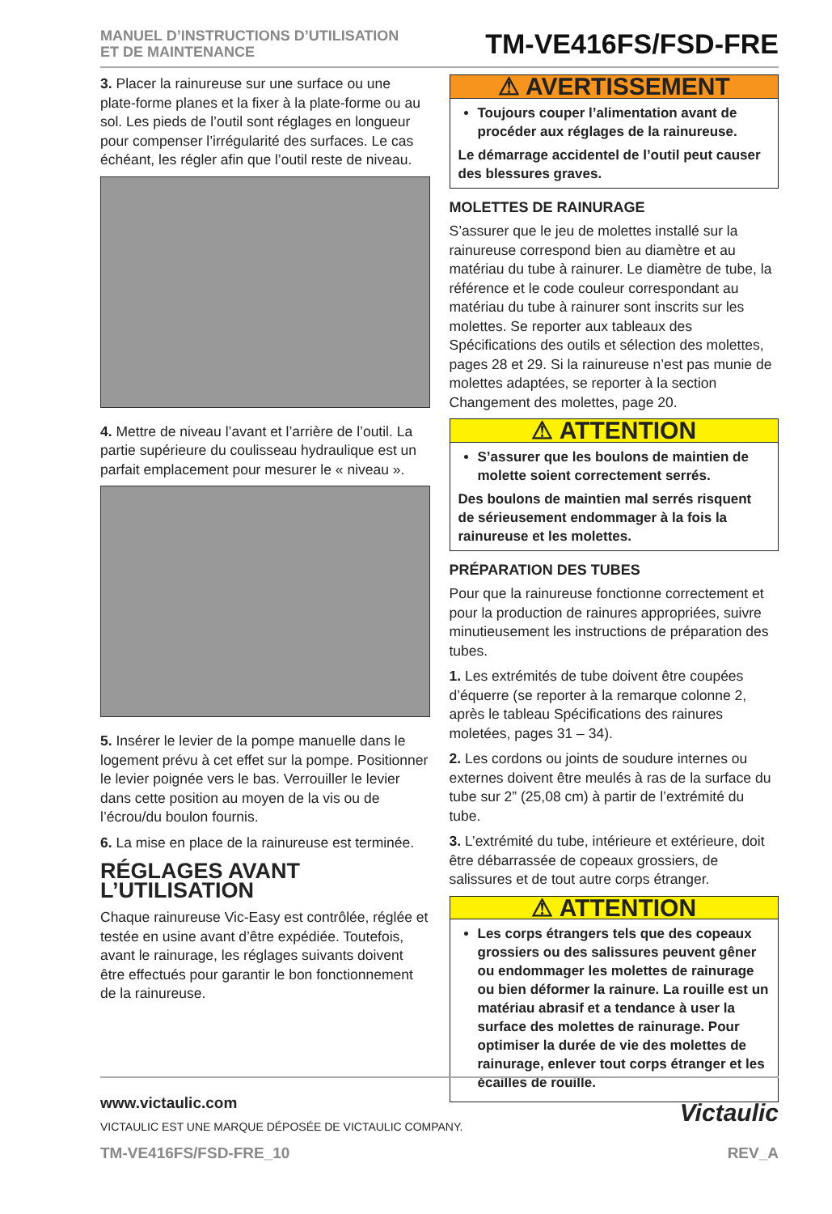MANUEL D’INSTRUCTIONS D’UTILISATION
ET DE MAINTENANCE
TM-VE416FS/FSD-FRE
3. Placer la rainureuse sur une surface ou une plate-forme planes et la fixer à la plate-forme ou au sol. Les pieds de l’outil sont réglages en longueur pour compenser l’irrégularité des surfaces. Le cas échéant, les régler afin que l’outil reste de niveau.
4. Mettre de niveau l’avant et l’arrière de l’outil. La partie supérieure du coulisseau hydraulique est un parfait emplacement pour mesurer le « niveau ».
5. Insérer le levier de la pompe manuelle dans le logement prévu à cet effet sur la pompe. Positionner le levier poignée vers le bas. Verrouiller le levier dans cette position au moyen de la vis ou de l’écrou/du boulon fournis.
6. La mise en place de la rainureuse est terminée.
RÉGLAGES AVANT L’UTILISATION
Chaque rainureuse Vic-Easy est contrôlée, réglée et testée en usine avant d’être expédiée. Toutefois, avant le rainurage, les réglages suivants doivent être effectués pour garantir le bon fonctionnement de la rainureuse.
⚠ AVERTISSEMENT
Toujours couper l’alimentation avant de procéder aux réglages de la rainureuse.
Le démarrage accidentel de l’outil peut causer des blessures graves.
MOLETTES DE RAINURAGE
S’assurer que le jeu de molettes installé sur la rainureuse correspond bien au diamètre et au matériau du tube à rainurer. Le diamètre de tube, la référence et le code couleur correspondant au matériau du tube à rainurer sont inscrits sur les molettes. Se reporter aux tableaux des Spécifications des outils et sélection des molettes, pages 28 et 29. Si la rainureuse n’est pas munie de molettes adaptées, se reporter à la section Changement des molettes, page 20.
⚠ ATTENTION
S’assurer que les boulons de maintien de molette soient correctement serrés.
Des boulons de maintien mal serrés risquent de sérieusement endommager à la fois la rainureuse et les molettes.
PRÉPARATION DES TUBES
Pour que la rainureuse fonctionne correctement et pour la production de rainures appropriées, suivre minutieusement les instructions de préparation des tubes.
1. Les extrémités de tube doivent être coupées d’équerre (se reporter à la remarque colonne 2, après le tableau Spécifications des rainures moletées, pages 31 – 34).
2. Les cordons ou joints de soudure internes ou externes doivent être meulés à ras de la surface du tube sur 2” (25,08 cm) à partir de l’extrémité du tube.
3. L’extrémité du tube, intérieure et extérieure, doit être débarrassée de copeaux grossiers, de salissures et de tout autre corps étranger.
⚠ ATTENTION
Les corps étrangers tels que des copeaux grossiers ou des salissures peuvent gêner ou endommager les molettes de rainurage ou bien déformer la rainure. La rouille est un matériau abrasif et a tendance à user la surface des molettes de rainurage. Pour optimiser la durée de vie des molettes de rainurage, enlever tout corps étranger et les écailles de rouille.
www.victaulic.com
VICTAULIC EST UNE MARQUE DÉPOSÉE DE VICTAULIC COMPANY.
Victaulic
TM-VE416FS/FSD-FRE_10 REV_A